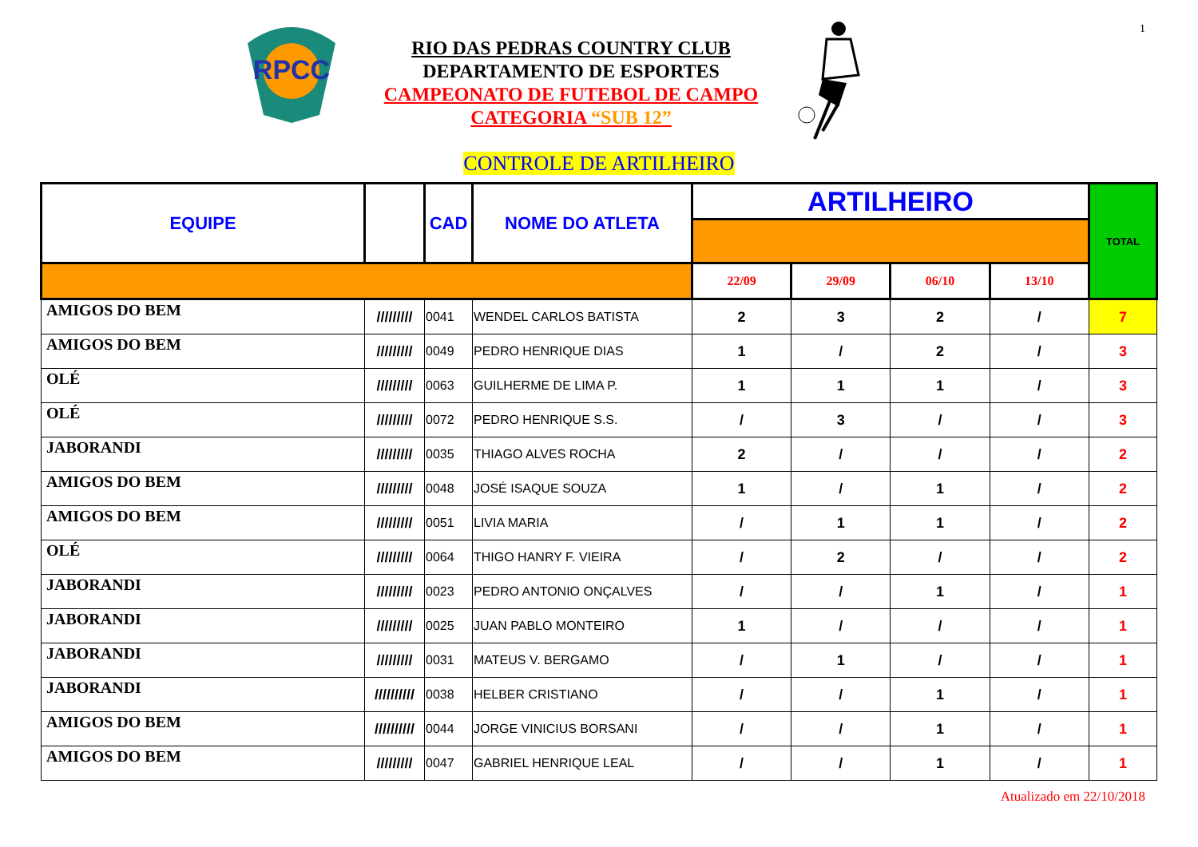1
RPCC
RIO DAS PEDRAS COUNTRY CLUB
DEPARTAMENTO DE ESPORTES
CAMPEONATO DE FUTEBOL DE CAMPO
CATEGORIA “SUB 12”
CONTROLE DE ARTILHEIRO
| EQUIPE | | CAD | NOME DO ATLETA | ARTILHEIRO | | | | TOTAL |
| --- | --- | --- | --- | --- | --- | --- | --- | --- |
| | | | | 22/09 | 29/09 | 06/10 | 13/10 | |
| AMIGOS DO BEM | ///////// | 0041 | WENDEL CARLOS BATISTA | 2 | 3 | 2 | / | 7 |
| AMIGOS DO BEM | ///////// | 0049 | PEDRO HENRIQUE DIAS | 1 | / | 2 | / | 3 |
| OLÉ | ///////// | 0063 | GUILHERME DE LIMA P. | 1 | 1 | 1 | / | 3 |
| OLÉ | ///////// | 0072 | PEDRO HENRIQUE S.S. | / | 3 | / | / | 3 |
| JABORANDI | ///////// | 0035 | THIAGO ALVES ROCHA | 2 | / | / | / | 2 |
| AMIGOS DO BEM | ///////// | 0048 | JOSÉ ISAQUE SOUZA | 1 | / | 1 | / | 2 |
| AMIGOS DO BEM | ///////// | 0051 | LIVIA MARIA | / | 1 | 1 | / | 2 |
| OLÉ | ///////// | 0064 | THIGO HANRY F. VIEIRA | / | 2 | / | / | 2 |
| JABORANDI | ///////// | 0023 | PEDRO ANTONIO ONÇALVES | / | / | 1 | / | 1 |
| JABORANDI | ///////// | 0025 | JUAN PABLO MONTEIRO | 1 | / | / | / | 1 |
| JABORANDI | ///////// | 0031 | MATEUS V. BERGAMO | / | 1 | / | / | 1 |
| JABORANDI | ////////// | 0038 | HELBER CRISTIANO | / | / | 1 | / | 1 |
| AMIGOS DO BEM | ////////// | 0044 | JORGE VINICIUS BORSANI | / | / | 1 | / | 1 |
| AMIGOS DO BEM | ///////// | 0047 | GABRIEL HENRIQUE LEAL | / | / | 1 | / | 1 |
Atualizado em 22/10/2018